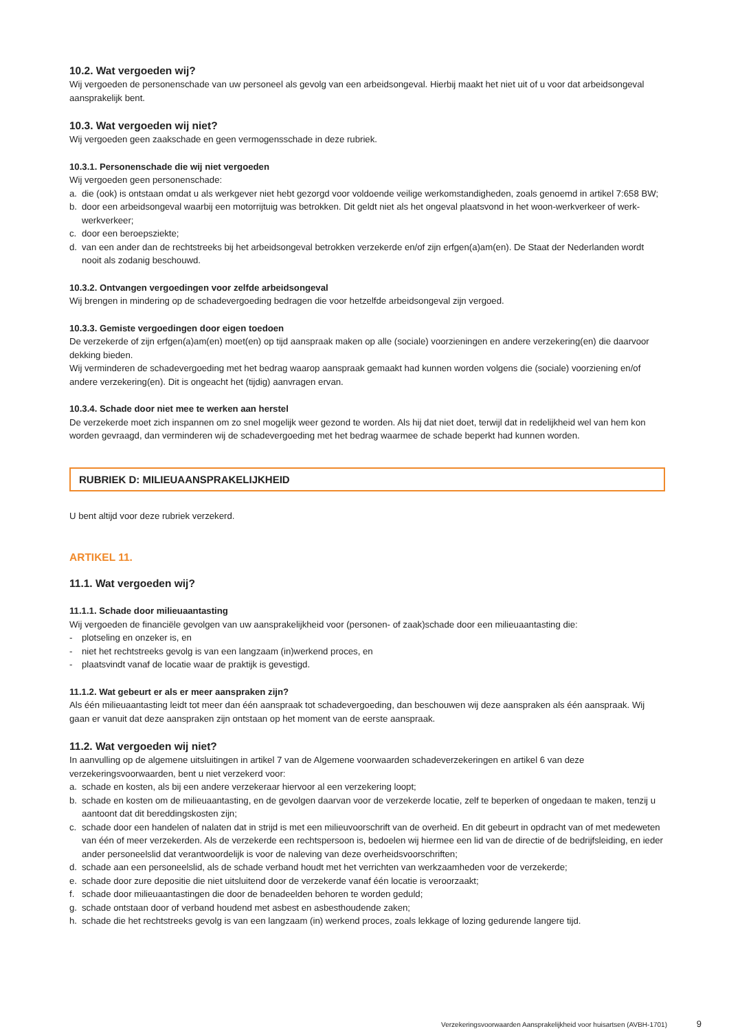10.2. Wat vergoeden wij?
Wij vergoeden de personenschade van uw personeel als gevolg van een arbeidsongeval. Hierbij maakt het niet uit of u voor dat arbeidsongeval aansprakelijk bent.
10.3. Wat vergoeden wij niet?
Wij vergoeden geen zaakschade en geen vermogensschade in deze rubriek.
10.3.1. Personenschade die wij niet vergoeden
Wij vergoeden geen personenschade:
a. die (ook) is ontstaan omdat u als werkgever niet hebt gezorgd voor voldoende veilige werkomstandigheden, zoals genoemd in artikel 7:658 BW;
b. door een arbeidsongeval waarbij een motorrijtuig was betrokken. Dit geldt niet als het ongeval plaatsvond in het woon-werkverkeer of werk-werkverkeer;
c. door een beroepsziekte;
d. van een ander dan de rechtstreeks bij het arbeidsongeval betrokken verzekerde en/of zijn erfgen(a)am(en). De Staat der Nederlanden wordt nooit als zodanig beschouwd.
10.3.2. Ontvangen vergoedingen voor zelfde arbeidsongeval
Wij brengen in mindering op de schadevergoeding bedragen die voor hetzelfde arbeidsongeval zijn vergoed.
10.3.3. Gemiste vergoedingen door eigen toedoen
De verzekerde of zijn erfgen(a)am(en) moet(en) op tijd aanspraak maken op alle (sociale) voorzieningen en andere verzekering(en) die daarvoor dekking bieden.
Wij verminderen de schadevergoeding met het bedrag waarop aanspraak gemaakt had kunnen worden volgens die (sociale) voorziening en/of andere verzekering(en). Dit is ongeacht het (tijdig) aanvragen ervan.
10.3.4. Schade door niet mee te werken aan herstel
De verzekerde moet zich inspannen om zo snel mogelijk weer gezond te worden. Als hij dat niet doet, terwijl dat in redelijkheid wel van hem kon worden gevraagd, dan verminderen wij de schadevergoeding met het bedrag waarmee de schade beperkt had kunnen worden.
RUBRIEK D: MILIEUAANSPRAKELIJKHEID
U bent altijd voor deze rubriek verzekerd.
ARTIKEL 11.
11.1. Wat vergoeden wij?
11.1.1. Schade door milieuaantasting
Wij vergoeden de financiële gevolgen van uw aansprakelijkheid voor (personen- of zaak)schade door een milieuaantasting die:
- plotseling en onzeker is, en
- niet het rechtstreeks gevolg is van een langzaam (in)werkend proces, en
- plaatsvindt vanaf de locatie waar de praktijk is gevestigd.
11.1.2. Wat gebeurt er als er meer aanspraken zijn?
Als één milieuaantasting leidt tot meer dan één aanspraak tot schadevergoeding, dan beschouwen wij deze aanspraken als één aanspraak. Wij gaan er vanuit dat deze aanspraken zijn ontstaan op het moment van de eerste aanspraak.
11.2. Wat vergoeden wij niet?
In aanvulling op de algemene uitsluitingen in artikel 7 van de Algemene voorwaarden schadeverzekeringen en artikel 6 van deze verzekeringsvoorwaarden, bent u niet verzekerd voor:
a. schade en kosten, als bij een andere verzekeraar hiervoor al een verzekering loopt;
b. schade en kosten om de milieuaantasting, en de gevolgen daarvan voor de verzekerde locatie, zelf te beperken of ongedaan te maken, tenzij u aantoont dat dit bereddingskosten zijn;
c. schade door een handelen of nalaten dat in strijd is met een milieuvoorschrift van de overheid. En dit gebeurt in opdracht van of met medeweten van één of meer verzekerden. Als de verzekerde een rechtspersoon is, bedoelen wij hiermee een lid van de directie of de bedrijfsleiding, en ieder ander personeelslid dat verantwoordelijk is voor de naleving van deze overheidsvoorschriften;
d. schade aan een personeelslid, als de schade verband houdt met het verrichten van werkzaamheden voor de verzekerde;
e. schade door zure depositie die niet uitsluitend door de verzekerde vanaf één locatie is veroorzaakt;
f. schade door milieuaantastingen die door de benadeelden behoren te worden geduld;
g. schade ontstaan door of verband houdend met asbest en asbesthoudende zaken;
h. schade die het rechtstreeks gevolg is van een langzaam (in) werkend proces, zoals lekkage of lozing gedurende langere tijd.
Verzekeringsvoorwaarden Aansprakelijkheid voor huisartsen (AVBH-1701) 9